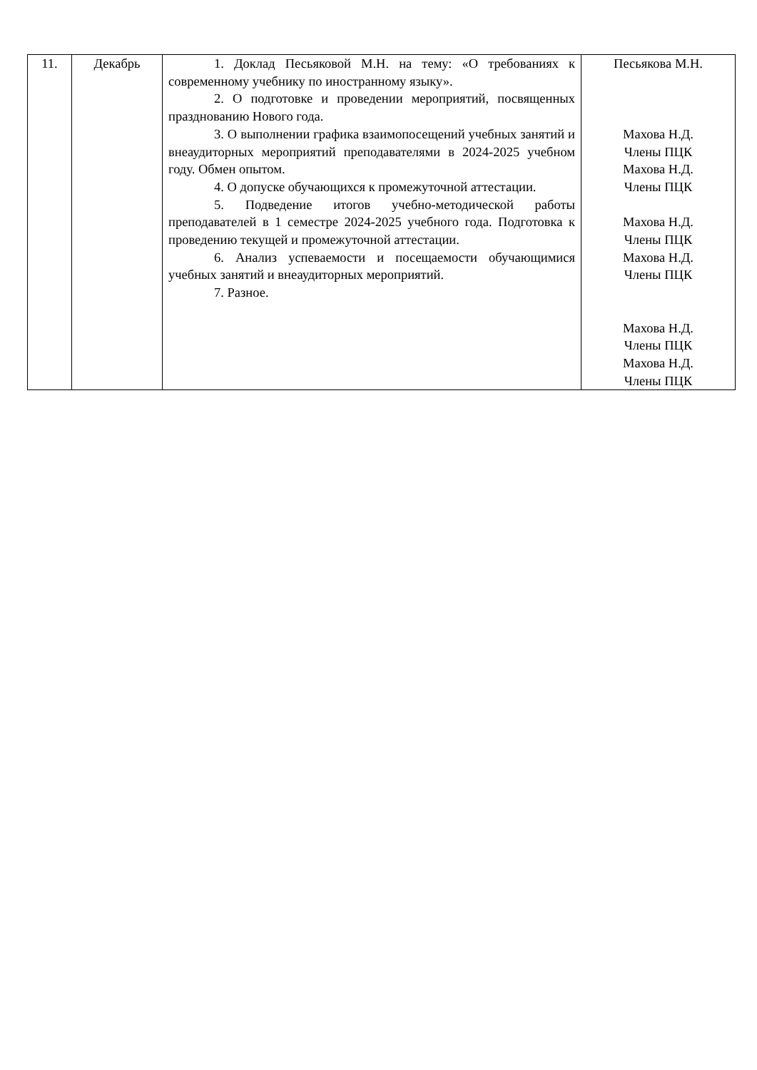| 11. | Декабрь | 1. Доклад Песьяковой М.Н. на тему: «О требованиях к современному учебнику по иностранному языку». 2. О подготовке и проведении мероприятий, посвященных празднованию Нового года. 3. О выполнении графика взаимопосещений учебных занятий и внеаудиторных мероприятий преподавателями в 2024-2025 учебном году. Обмен опытом. 4. О допуске обучающихся к промежуточной аттестации. 5. Подведение итогов учебно-методической работы преподавателей в 1 семестре 2024-2025 учебного года. Подготовка к проведению текущей и промежуточной аттестации. 6. Анализ успеваемости и посещаемости обучающимися учебных занятий и внеаудиторных мероприятий. 7. Разное. | Песьякова М.Н. Махова Н.Д. Члены ПЦК Махова Н.Д. Члены ПЦК Махова Н.Д. Члены ПЦК Махова Н.Д. Члены ПЦК Махова Н.Д. Члены ПЦК Махова Н.Д. Члены ПЦК |